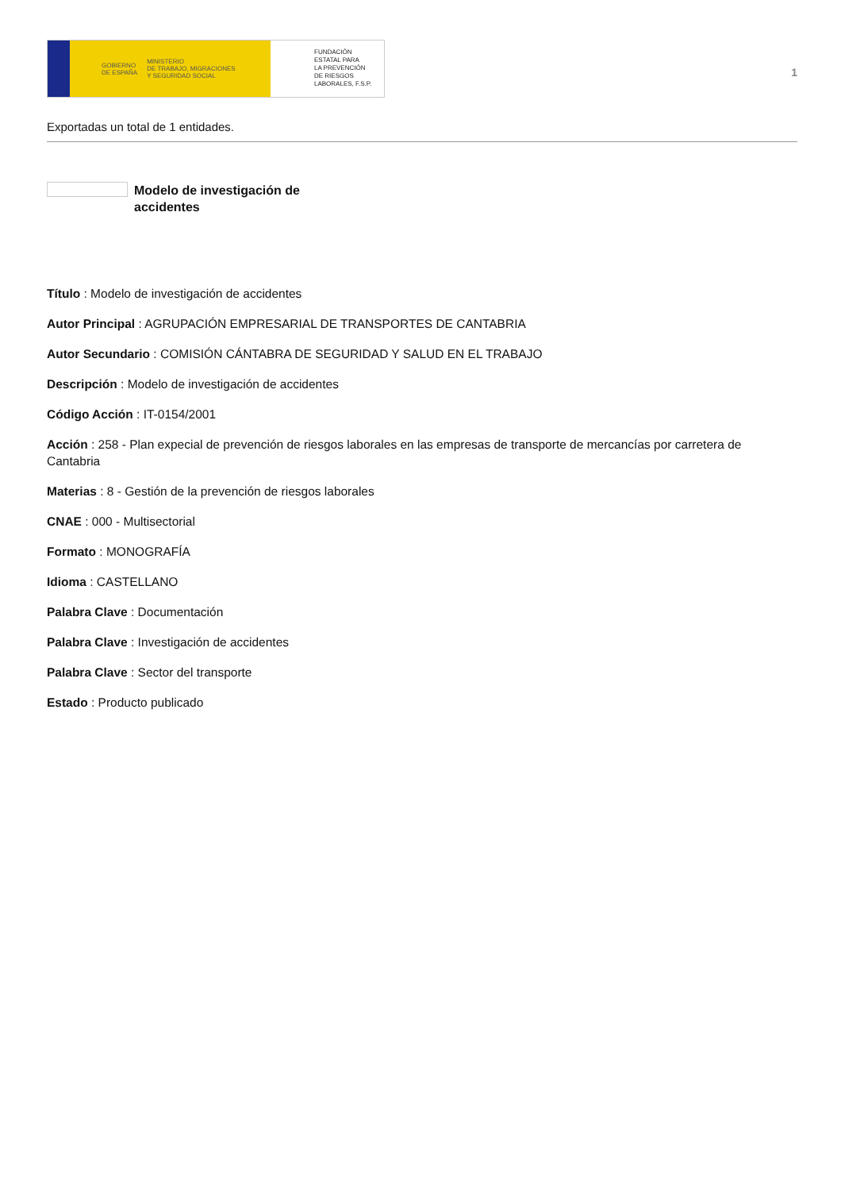GOBIERNO
DE ESPAÑA MINISTERIO
DE TRABAJO, MIGRACIONES
Y SEGURIDAD SOCIAL
FUNDACIÓN
ESTATAL PARA
LA PREVENCIÓN
DE RIESGOS
LABORALES, F.S.P.
1
Exportadas un total de 1 entidades.
Modelo de investigación de accidentes
Título : Modelo de investigación de accidentes
Autor Principal : AGRUPACIÓN EMPRESARIAL DE TRANSPORTES DE CANTABRIA
Autor Secundario : COMISIÓN CÁNTABRA DE SEGURIDAD Y SALUD EN EL TRABAJO
Descripción : Modelo de investigación de accidentes
Código Acción : IT-0154/2001
Acción : 258 - Plan expecial de prevención de riesgos laborales en las empresas de transporte de mercancías por carretera de Cantabria
Materias : 8 - Gestión de la prevención de riesgos laborales
CNAE : 000 - Multisectorial
Formato : MONOGRAFÍA
Idioma : CASTELLANO
Palabra Clave : Documentación
Palabra Clave : Investigación de accidentes
Palabra Clave : Sector del transporte
Estado : Producto publicado